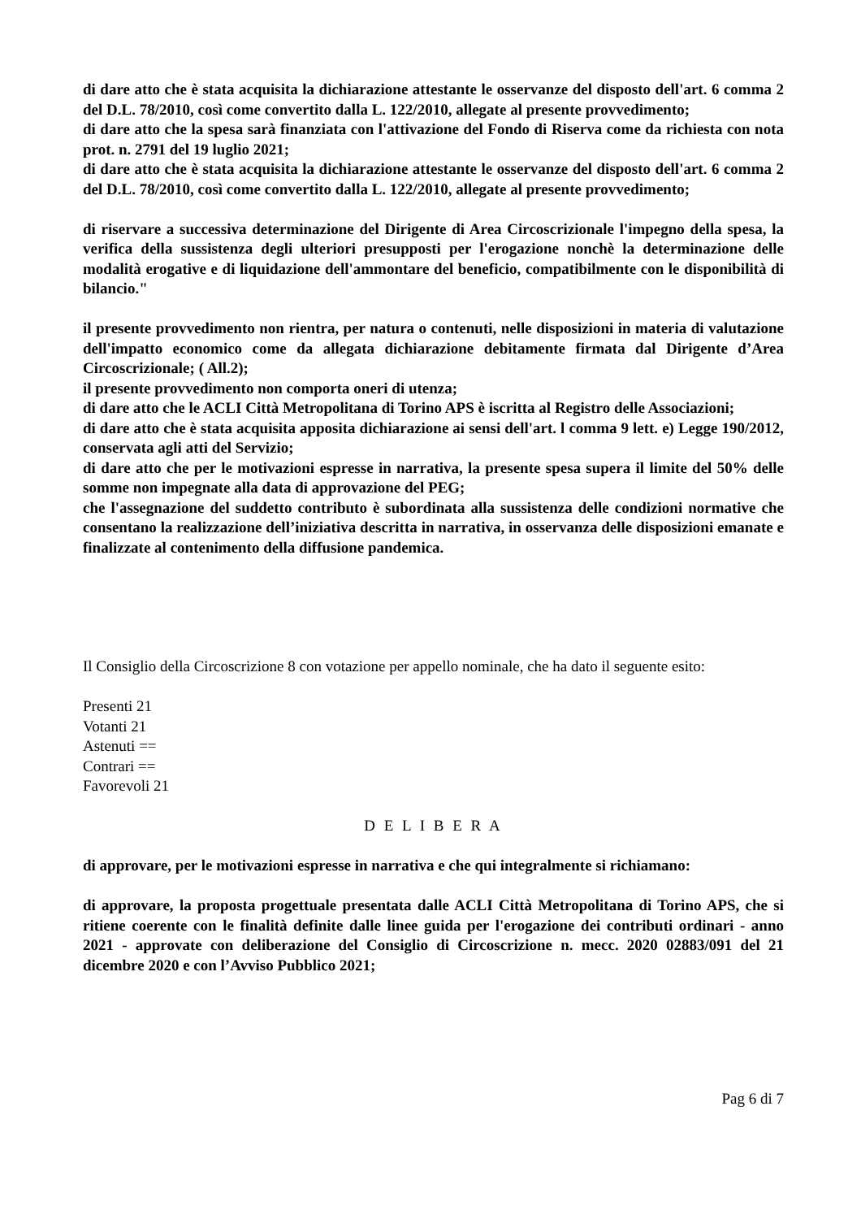di dare atto che è stata acquisita la dichiarazione attestante le osservanze del disposto dell'art. 6 comma 2 del D.L. 78/2010, così come convertito dalla L. 122/2010, allegate al presente provvedimento;
di dare atto che la spesa sarà finanziata con l'attivazione del Fondo di Riserva come da richiesta con nota prot. n. 2791 del 19 luglio 2021;
di dare atto che è stata acquisita la dichiarazione attestante le osservanze del disposto dell'art. 6 comma 2 del D.L. 78/2010, così come convertito dalla L. 122/2010, allegate al presente provvedimento;
di riservare a successiva determinazione del Dirigente di Area Circoscrizionale l'impegno della spesa, la verifica della sussistenza degli ulteriori presupposti per l'erogazione nonchè la determinazione delle modalità erogative e di liquidazione dell'ammontare del beneficio, compatibilmente con le disponibilità di bilancio."
il presente provvedimento non rientra, per natura o contenuti, nelle disposizioni in materia di valutazione dell'impatto economico come da allegata dichiarazione debitamente firmata dal Dirigente d’Area Circoscrizionale; ( All.2);
il presente provvedimento non comporta oneri di utenza;
di dare atto che le ACLI Città Metropolitana di Torino APS è iscritta al Registro delle Associazioni;
di dare atto che è stata acquisita apposita dichiarazione ai sensi dell'art. l comma 9 lett. e) Legge 190/2012, conservata agli atti del Servizio;
di dare atto che per le motivazioni espresse in narrativa, la presente spesa supera il limite del 50% delle somme non impegnate alla data di approvazione del PEG;
che l'assegnazione del suddetto contributo è subordinata alla sussistenza delle condizioni normative che consentano la realizzazione dell’iniziativa descritta in narrativa, in osservanza delle disposizioni emanate e finalizzate al contenimento della diffusione pandemica.
Il Consiglio della Circoscrizione 8 con votazione per appello nominale, che ha dato il seguente esito:
Presenti 21
Votanti 21
Astenuti ==
Contrari ==
Favorevoli 21
D E L I B E R A
di approvare, per le motivazioni espresse in narrativa e che qui integralmente si richiamano:
di approvare, la proposta progettuale presentata dalle ACLI Città Metropolitana di Torino APS, che si ritiene coerente con le finalità definite dalle linee guida per l'erogazione dei contributi ordinari - anno 2021 - approvate con deliberazione del Consiglio di Circoscrizione n. mecc. 2020 02883/091 del 21 dicembre 2020 e con l’Avviso Pubblico 2021;
Pag 6 di 7